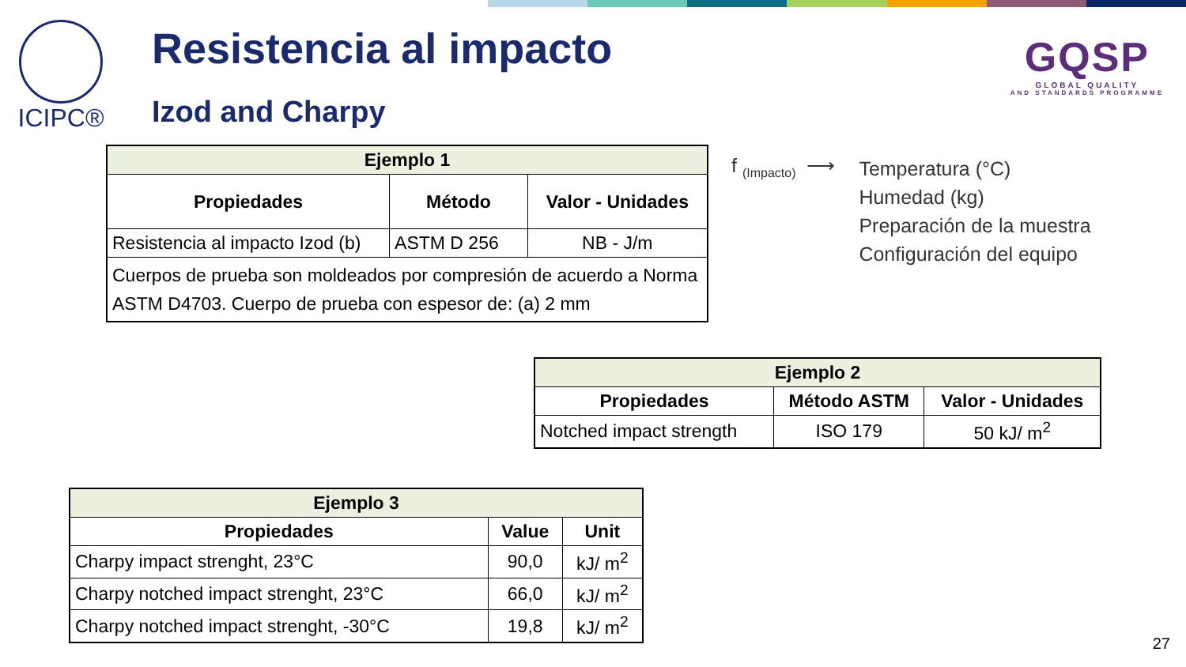ICIPC® Resistencia al impacto
Izod and Charpy
GQSP
GLOBAL QUALITY
AND STANDARDS PROGRAMME
| Ejemplo 1 | | |
| --- | --- | --- |
| Propiedades | Método | Valor - Unidades |
| Resistencia al impacto Izod (b) | ASTM D 256 | NB - J/m |
| Cuerpos de prueba son moldeados por compresión de acuerdo a Norma ASTM D4703. Cuerpo de prueba con espesor de: (a) 2 mm | | |
f <sub>(Impacto)</sub> ⟶
Temperatura (°C)
Humedad (kg)
Preparación de la muestra
Configuración del equipo
| Ejemplo 2 | | |
| --- | --- | --- |
| Propiedades | Método ASTM | Valor - Unidades |
| Notched impact strength | ISO 179 | 50 kJ/ m<sup>2</sup> |
| Ejemplo 3 | | |
| --- | --- | --- |
| Propiedades | Value | Unit |
| Charpy impact strenght, 23°C | 90,0 | kJ/ m<sup>2</sup> |
| Charpy notched impact strenght, 23°C | 66,0 | kJ/ m<sup>2</sup> |
| Charpy notched impact strenght, -30°C | 19,8 | kJ/ m<sup>2</sup> |
27